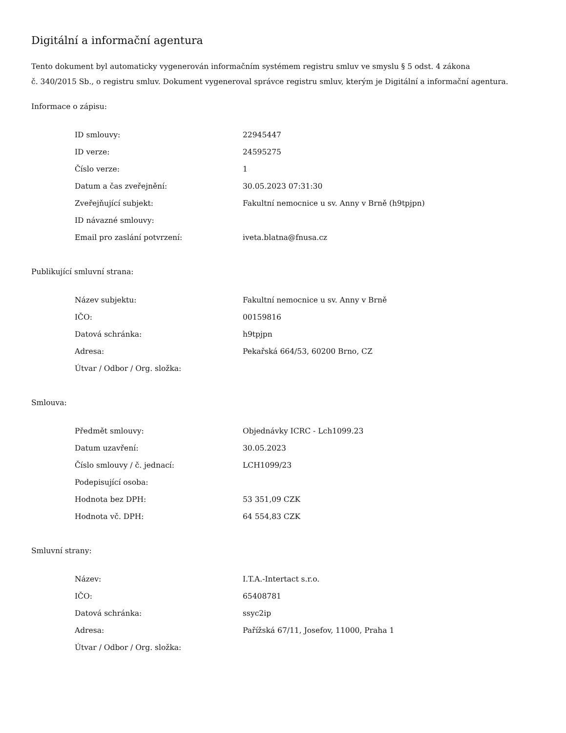Digitální a informační agentura
Tento dokument byl automaticky vygenerován informačním systémem registru smluv ve smyslu § 5 odst. 4 zákona
č. 340/2015 Sb., o registru smluv. Dokument vygeneroval správce registru smluv, kterým je Digitální a informační agentura.
Informace o zápisu:
| ID smlouvy: | 22945447 |
| ID verze: | 24595275 |
| Číslo verze: | 1 |
| Datum a čas zveřejnění: | 30.05.2023 07:31:30 |
| Zveřejňující subjekt: | Fakultní nemocnice u sv. Anny v Brně (h9tpjpn) |
| ID návazné smlouvy: | |
| Email pro zaslání potvrzení: | iveta.blatna@fnusa.cz |
Publikující smluvní strana:
| Název subjektu: | Fakultní nemocnice u sv. Anny v Brně |
| IČO: | 00159816 |
| Datová schránka: | h9tpjpn |
| Adresa: | Pekařská 664/53, 60200 Brno, CZ |
| Útvar / Odbor / Org. složka: | |
Smlouva:
| Předmět smlouvy: | Objednávky ICRC - Lch1099.23 |
| Datum uzavření: | 30.05.2023 |
| Číslo smlouvy / č. jednací: | LCH1099/23 |
| Podepisující osoba: | |
| Hodnota bez DPH: | 53 351,09 CZK |
| Hodnota vč. DPH: | 64 554,83 CZK |
Smluvní strany:
| Název: | I.T.A.-Intertact s.r.o. |
| IČO: | 65408781 |
| Datová schránka: | ssyc2ip |
| Adresa: | Pařížská 67/11, Josefov, 11000, Praha 1 |
| Útvar / Odbor / Org. složka: | |